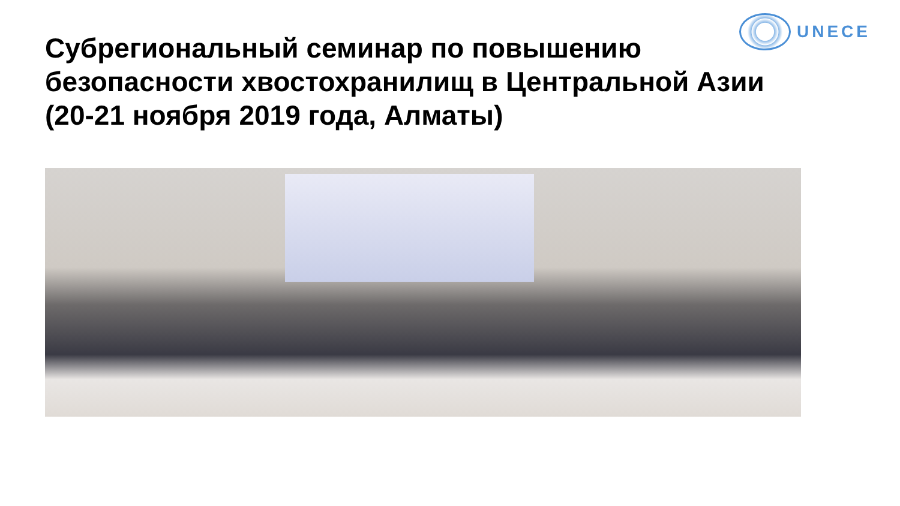UNECE
Субрегиональный семинар по повышению
безопасности хвостохранилищ в Центральной Азии
(20-21 ноября 2019 года, Алматы)